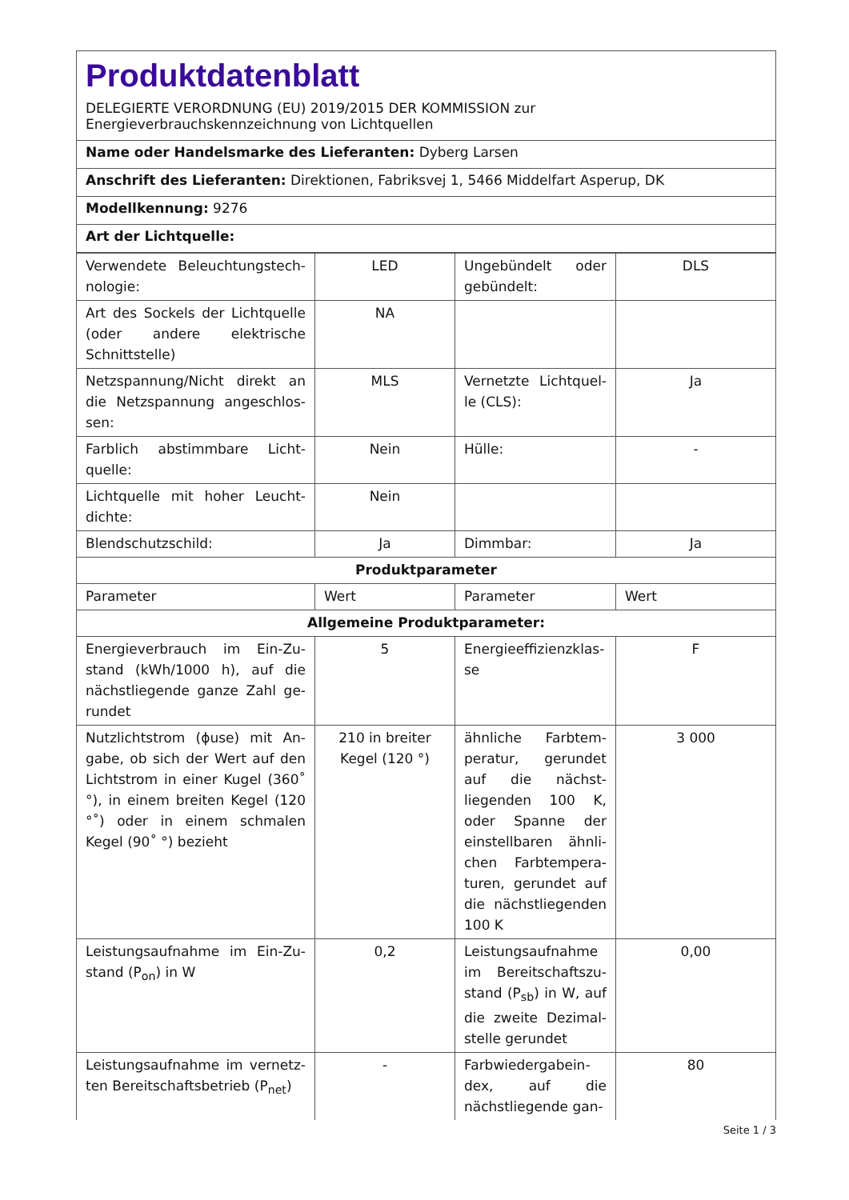Produktdatenblatt
DELEGIERTE VERORDNUNG (EU) 2019/2015 DER KOMMISSION zur
Energieverbrauchskennzeichnung von Lichtquellen
Name oder Handelsmarke des Lieferanten: Dyberg Larsen
Anschrift des Lieferanten: Direktionen, Fabriksvej 1, 5466 Middelfart Asperup, DK
Modellkennung: 9276
Art der Lichtquelle:
| Verwendete Beleuchtungstech­nologie: | LED | Ungebündelt oder gebündelt: | DLS |
| Art des Sockels der Lichtquelle (oder andere elektrische Schnittstelle) | NA | | |
| Netzspannung/Nicht direkt an die Netzspannung angeschlos­sen: | MLS | Vernetzte Lichtquel­le (CLS): | Ja |
| Farblich abstimmbare Licht­quelle: | Nein | Hülle: | - |
| Lichtquelle mit hoher Leucht­dichte: | Nein | | |
| Blendschutzschild: | Ja | Dimmbar: | Ja |
| Produktparameter | | | |
| Parameter | Wert | Parameter | Wert |
| Allgemeine Produktparameter: | | | |
| Energieverbrauch im Ein-Zu­stand (kWh/1000 h), auf die nächstliegende ganze Zahl ge­rundet | 5 | Energieeffizienzklas­se | F |
| Nutzlichtstrom (ϕuse) mit An­gabe, ob sich der Wert auf den Lichtstrom in einer Kugel (360˚ °), in einem breiten Kegel (120 °˚) oder in einem schmalen Kegel (90˚ °) bezieht | 210 in breiter Kegel (120 °) | ähnliche Farbtem­peratur, gerundet auf die nächst­liegenden 100 K, oder Spanne der einstellbaren ähnli­chen Farbtempera­turen, gerundet auf die nächstliegenden 100 K | 3 000 |
| Leistungsaufnahme im Ein-Zu­stand (P<sub>on</sub>) in W | 0,2 | Leistungsaufnahme im Bereitschaftszu­stand (P<sub>sb</sub>) in W, auf die zweite Dezimal­stelle gerundet | 0,00 |
| Leistungsaufnahme im vernetz­ten Bereitschaftsbetrieb (P<sub>net</sub>) | - | Farbwiedergabein­dex, auf die nächstliegende gan- | 80 |
Seite 1 / 3